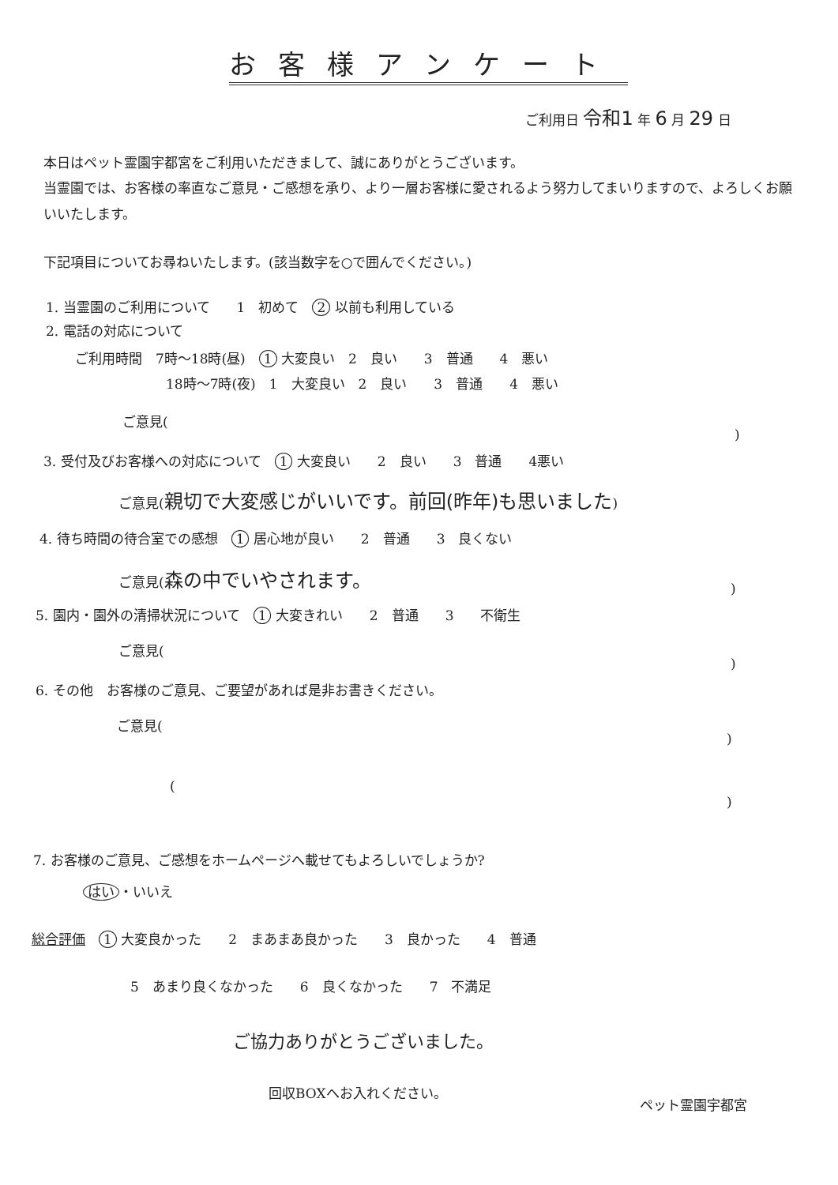お客様アンケート
ご利用日 令和1 年 6 月 29 日
本日はペット霊園宇都宮をご利用いただきまして、誠にありがとうございます。
当霊園では、お客様の率直なご意見・ご感想を承り、より一層お客様に愛されるよう努力してまいりますので、よろしくお願いいたします。
下記項目についてお尋ねいたします。(該当数字を○で囲んでください。)
1. 当霊園のご利用について　　1　初めて　2 以前も利用している
2. 電話の対応について
ご利用時間　7時～18時(昼)　1 大変良い　2　良い　　3　普通　　4　悪い
18時～7時(夜)　1　大変良い　2　良い　　3　普通　　4　悪い
ご意見(
)
3. 受付及びお客様への対応について　1 大変良い　　2　良い　　3　普通　　4悪い
ご意見(親切で大変感じがいいです。前回(昨年)も思いました)
4. 待ち時間の待合室での感想　1 居心地が良い　　2　普通　　3　良くない
ご意見(森の中でいやされます。
)
5. 園内・園外の清掃状況について　1 大変きれい　　2　普通　　3　　不衛生
ご意見(
)
6. その他　お客様のご意見、ご要望があれば是非お書きください。
ご意見(
)
(
)
7. お客様のご意見、ご感想をホームページへ載せてもよろしいでしょうか?
はい ・いいえ
総合評価　1 大変良かった　　2　まあまあ良かった　　3　良かった　　4　普通
5　あまり良くなかった　　6　良くなかった　　7　不満足
ご協力ありがとうございました。
回収BOXへお入れください。
ペット霊園宇都宮